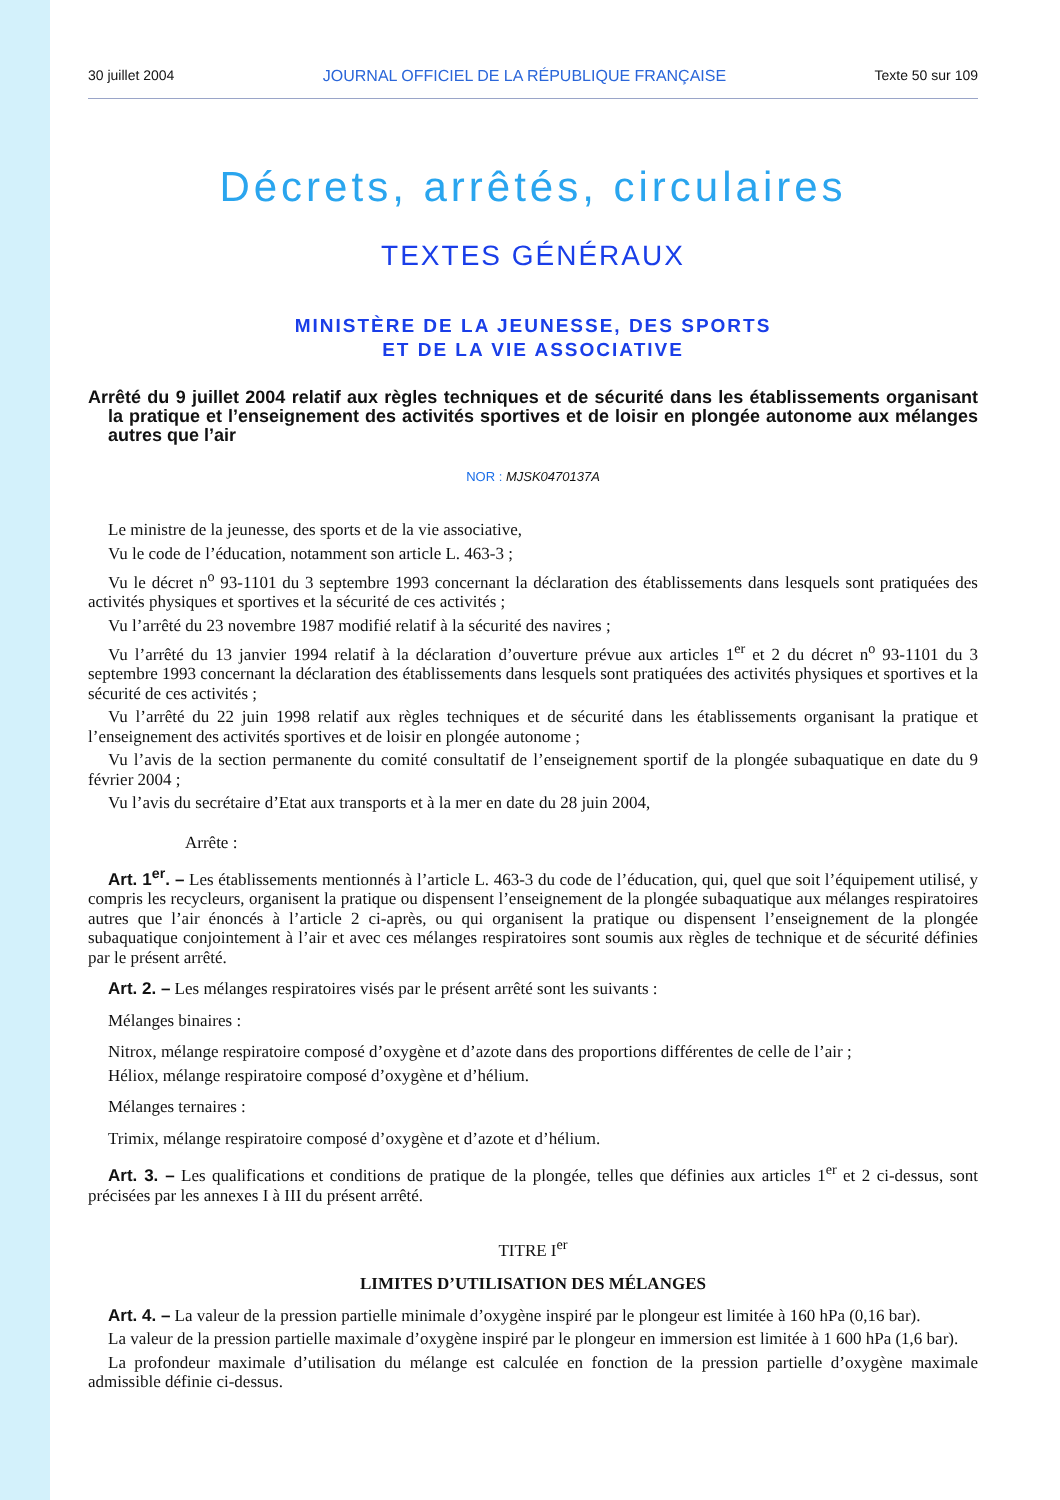30 juillet 2004 JOURNAL OFFICIEL DE LA RÉPUBLIQUE FRANÇAISE Texte 50 sur 109
Décrets, arrêtés, circulaires
TEXTES GÉNÉRAUX
MINISTÈRE DE LA JEUNESSE, DES SPORTS
ET DE LA VIE ASSOCIATIVE
Arrêté du 9 juillet 2004 relatif aux règles techniques et de sécurité dans les établissements organisant la pratique et l’enseignement des activités sportives et de loisir en plongée autonome aux mélanges autres que l’air
NOR : MJSK0470137A
Le ministre de la jeunesse, des sports et de la vie associative,
Vu le code de l’éducation, notamment son article L. 463-3 ;
Vu le décret n<sup>o</sup> 93-1101 du 3 septembre 1993 concernant la déclaration des établissements dans lesquels sont pratiquées des activités physiques et sportives et la sécurité de ces activités ;
Vu l’arrêté du 23 novembre 1987 modifié relatif à la sécurité des navires ;
Vu l’arrêté du 13 janvier 1994 relatif à la déclaration d’ouverture prévue aux articles 1<sup>er</sup> et 2 du décret n<sup>o</sup> 93-1101 du 3 septembre 1993 concernant la déclaration des établissements dans lesquels sont pratiquées des activités physiques et sportives et la sécurité de ces activités ;
Vu l’arrêté du 22 juin 1998 relatif aux règles techniques et de sécurité dans les établissements organisant la pratique et l’enseignement des activités sportives et de loisir en plongée autonome ;
Vu l’avis de la section permanente du comité consultatif de l’enseignement sportif de la plongée subaquatique en date du 9 février 2004 ;
Vu l’avis du secrétaire d’Etat aux transports et à la mer en date du 28 juin 2004,
Arrête :
Art. 1<sup>er</sup>. – Les établissements mentionnés à l’article L. 463-3 du code de l’éducation, qui, quel que soit l’équipement utilisé, y compris les recycleurs, organisent la pratique ou dispensent l’enseignement de la plongée subaquatique aux mélanges respiratoires autres que l’air énoncés à l’article 2 ci-après, ou qui organisent la pratique ou dispensent l’enseignement de la plongée subaquatique conjointement à l’air et avec ces mélanges respiratoires sont soumis aux règles de technique et de sécurité définies par le présent arrêté.
Art. 2. – Les mélanges respiratoires visés par le présent arrêté sont les suivants :
Mélanges binaires :
Nitrox, mélange respiratoire composé d’oxygène et d’azote dans des proportions différentes de celle de l’air ;
Héliox, mélange respiratoire composé d’oxygène et d’hélium.
Mélanges ternaires :
Trimix, mélange respiratoire composé d’oxygène et d’azote et d’hélium.
Art. 3. – Les qualifications et conditions de pratique de la plongée, telles que définies aux articles 1<sup>er</sup> et 2 ci-dessus, sont précisées par les annexes I à III du présent arrêté.
TITRE I<sup>er</sup>
LIMITES D’UTILISATION DES MÉLANGES
Art. 4. – La valeur de la pression partielle minimale d’oxygène inspiré par le plongeur est limitée à 160 hPa (0,16 bar).
La valeur de la pression partielle maximale d’oxygène inspiré par le plongeur en immersion est limitée à 1 600 hPa (1,6 bar).
La profondeur maximale d’utilisation du mélange est calculée en fonction de la pression partielle d’oxygène maximale admissible définie ci-dessus.